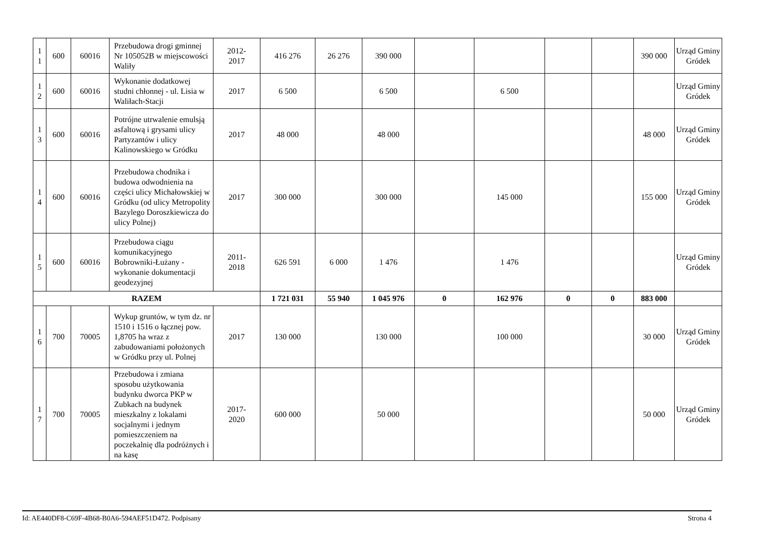| 1 1 | 600 | 60016 | Przebudowa drogi gminnej Nr 105052B w miejscowości Waliły | 2012- 2017 | 416 276 | 26 276 | 390 000 | | | | | 390 000 | Urząd Gminy Gródek |
| 1 2 | 600 | 60016 | Wykonanie dodatkowej studni chłonnej - ul. Lisia w Waliłach-Stacji | 2017 | 6 500 | | 6 500 | | 6 500 | | | | Urząd Gminy Gródek |
| 1 3 | 600 | 60016 | Potrójne utrwalenie emulsją asfaltową i grysami ulicy Partyzantów i ulicy Kalinowskiego w Gródku | 2017 | 48 000 | | 48 000 | | | | | 48 000 | Urząd Gminy Gródek |
| 1 4 | 600 | 60016 | Przebudowa chodnika i budowa odwodnienia na części ulicy Michałowskiej w Gródku (od ulicy Metropolity Bazylego Doroszkiewicza do ulicy Polnej) | 2017 | 300 000 | | 300 000 | | 145 000 | | | 155 000 | Urząd Gminy Gródek |
| 1 5 | 600 | 60016 | Przebudowa ciągu komunikacyjnego Bobrowniki-Łużany - wykonanie dokumentacji geodezyjnej | 2011- 2018 | 626 591 | 6 000 | 1 476 | | 1 476 | | | | Urząd Gminy Gródek |
| RAZEM | | | | | 1 721 031 | 55 940 | 1 045 976 | 0 | 162 976 | 0 | 0 | 883 000 | |
| 1 6 | 700 | 70005 | Wykup gruntów, w tym dz. nr 1510 i 1516 o łącznej pow. 1,8705 ha wraz z zabudowaniami położonych w Gródku przy ul. Polnej | 2017 | 130 000 | | 130 000 | | 100 000 | | | 30 000 | Urząd Gminy Gródek |
| 1 7 | 700 | 70005 | Przebudowa i zmiana sposobu użytkowania budynku dworca PKP w Zubkach na budynek mieszkalny z lokalami socjalnymi i jednym pomieszczeniem na poczekalnię dla podróżnych i na kasę | 2017- 2020 | 600 000 | | 50 000 | | | | | 50 000 | Urząd Gminy Gródek |
Id: AE440DF8-C69F-4B68-B0A6-594AEF51D472. Podpisany Strona 4